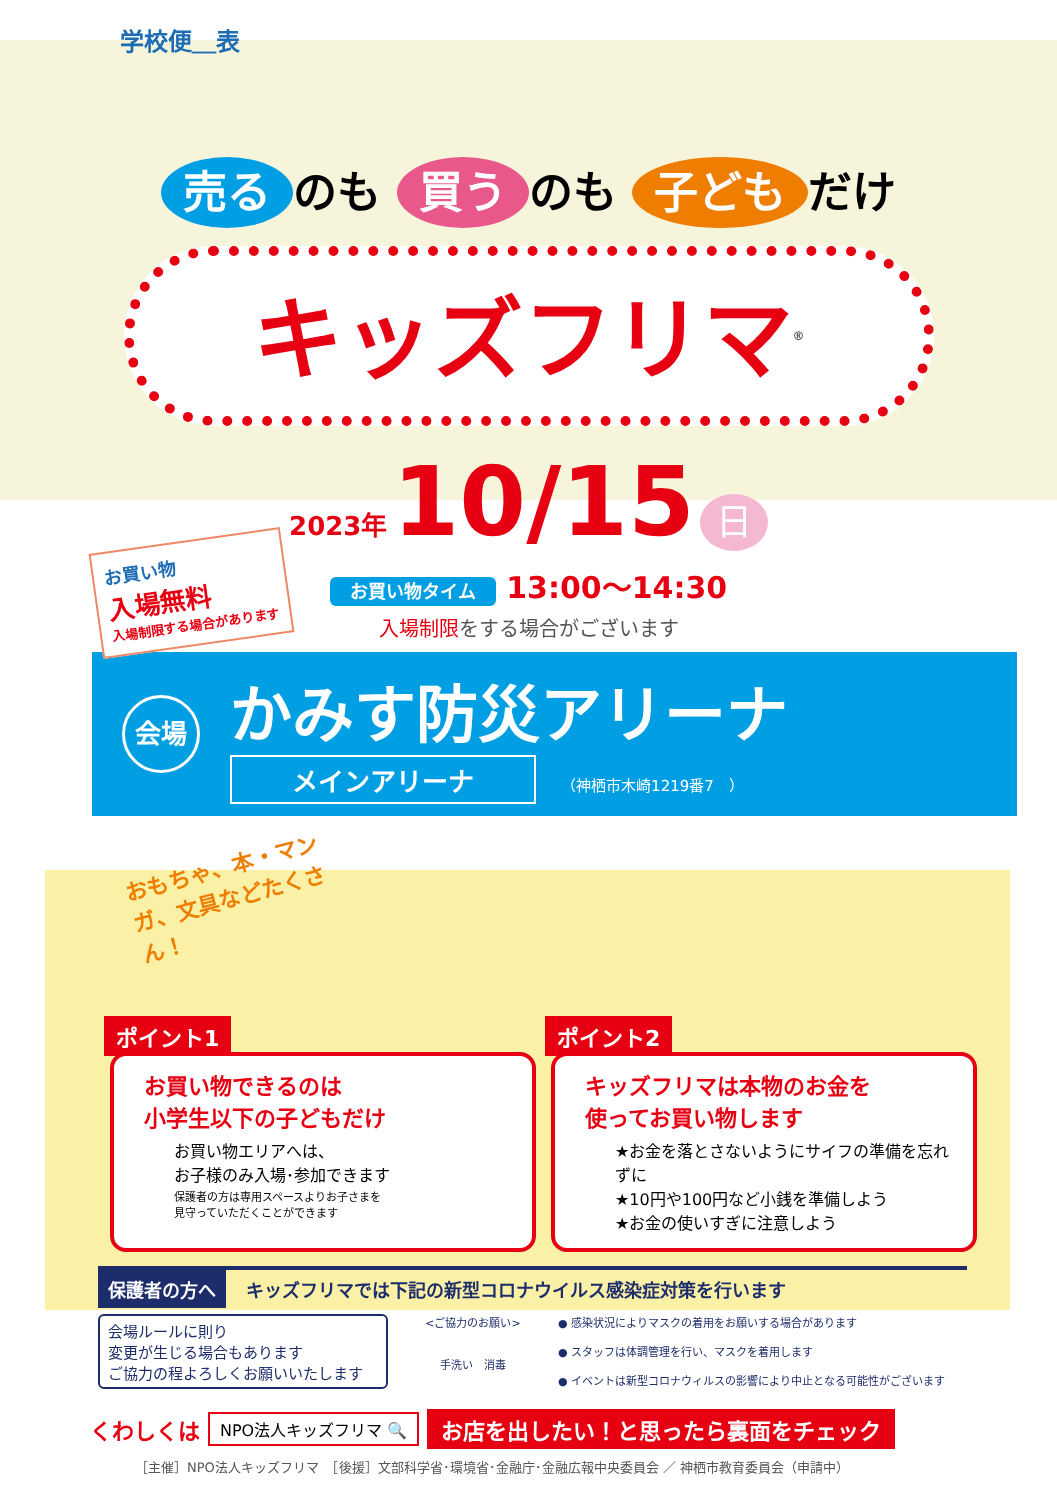学校便＿表
売る のも 買う のも 子ども だけ
キッズフリマ<sup>®</sup>
2023年 10/15 日
お買い物タイム 13:00～14:30
入場制限をする場合がございます
お買い物
入場無料
入場制限する場合があります
会場
かみす防災アリーナ
メインアリーナ （神栖市木崎1219番7　）
おもちゃ、本・マンガ、文具などたくさん！
ポイント1
お買い物できるのは
小学生以下の子どもだけ
お買い物エリアへは、
お子様のみ入場･参加できます
保護者の方は専用スペースよりお子さまを
見守っていただくことができます
ポイント2
キッズフリマは本物のお金を
使ってお買い物します
★お金を落とさないようにサイフの準備を忘れずに
★10円や100円など小銭を準備しよう
★お金の使いすぎに注意しよう
保護者の方へ キッズフリマでは下記の新型コロナウイルス感染症対策を行います
会場ルールに則り
変更が生じる場合もあります
ご協力の程よろしくお願いいたします
<ご協力のお願い>
手洗い　消毒
● 感染状況によりマスクの着用をお願いする場合があります
● スタッフは体調管理を行い、マスクを着用します
● イベントは新型コロナウィルスの影響により中止となる可能性がございます
くわしくは NPO法人キッズフリマ 🔍 お店を出したい！と思ったら裏面をチェック
［主催］NPO法人キッズフリマ　［後援］文部科学省･環境省･金融庁･金融広報中央委員会 ／ 神栖市教育委員会（申請中）